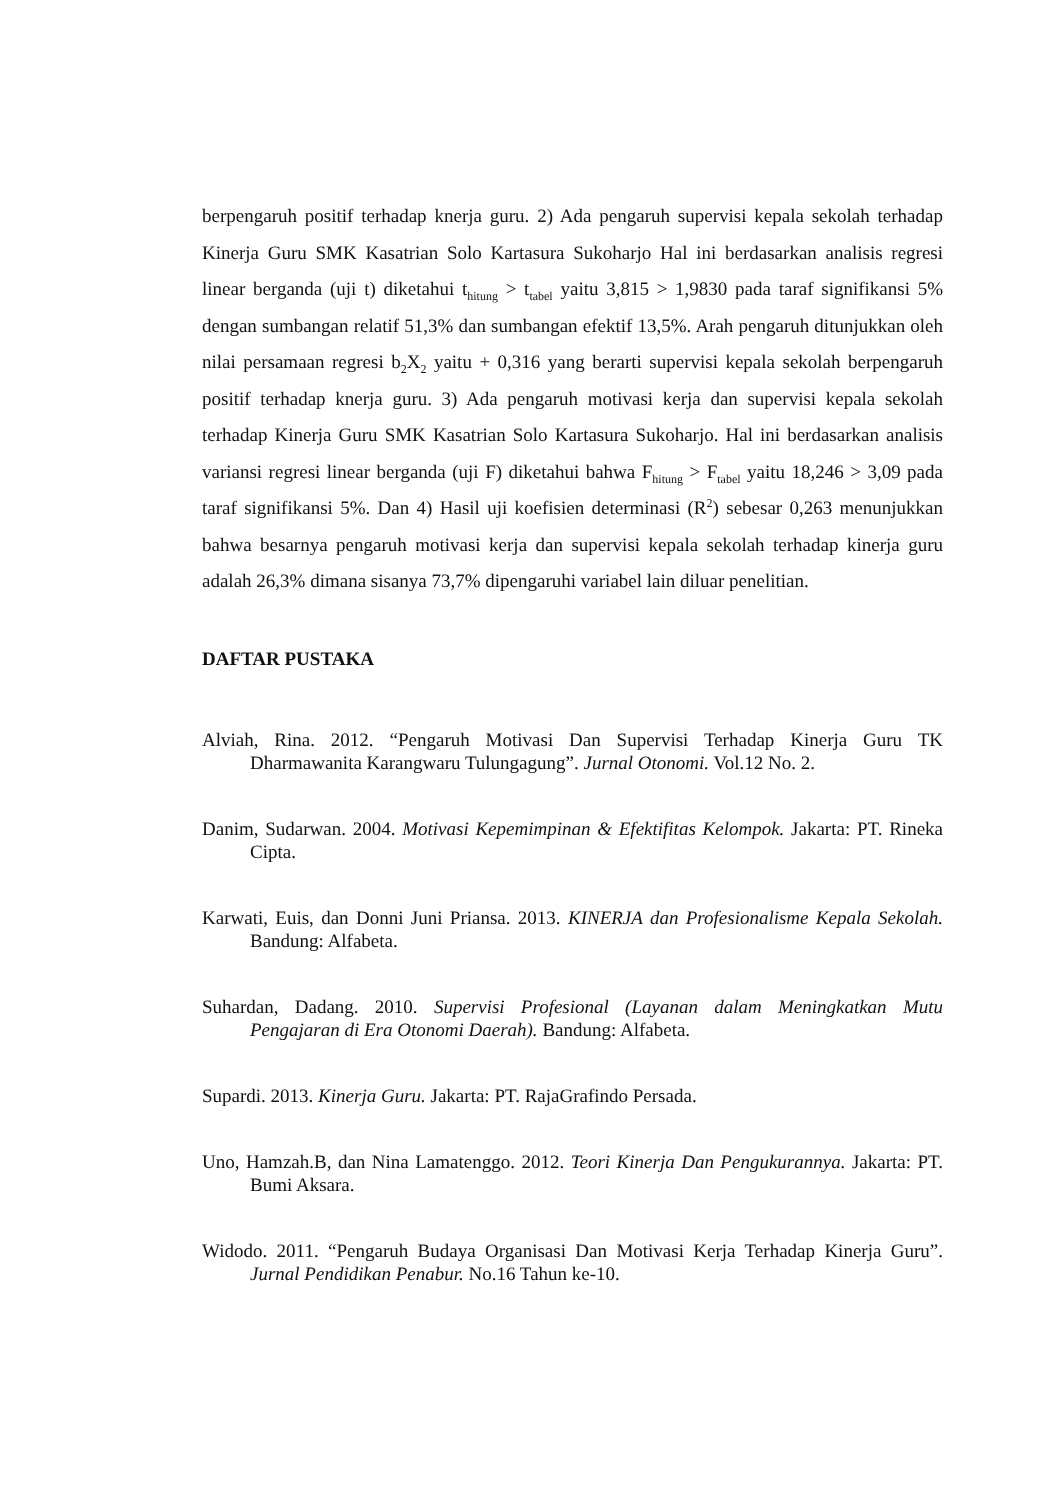berpengaruh positif terhadap knerja guru. 2) Ada pengaruh supervisi kepala sekolah terhadap Kinerja Guru SMK Kasatrian Solo Kartasura Sukoharjo Hal ini berdasarkan analisis regresi linear berganda (uji t) diketahui t<sub>hitung</sub> > t<sub>tabel</sub> yaitu 3,815 > 1,9830 pada taraf signifikansi 5% dengan sumbangan relatif 51,3% dan sumbangan efektif 13,5%. Arah pengaruh ditunjukkan oleh nilai persamaan regresi b<sub>2</sub>X<sub>2</sub> yaitu + 0,316 yang berarti supervisi kepala sekolah berpengaruh positif terhadap knerja guru. 3) Ada pengaruh motivasi kerja dan supervisi kepala sekolah terhadap Kinerja Guru SMK Kasatrian Solo Kartasura Sukoharjo. Hal ini berdasarkan analisis variansi regresi linear berganda (uji F) diketahui bahwa F<sub>hitung</sub> > F<sub>tabel</sub> yaitu 18,246 > 3,09 pada taraf signifikansi 5%. Dan 4) Hasil uji koefisien determinasi (R<sup>2</sup>) sebesar 0,263 menunjukkan bahwa besarnya pengaruh motivasi kerja dan supervisi kepala sekolah terhadap kinerja guru adalah 26,3% dimana sisanya 73,7% dipengaruhi variabel lain diluar penelitian.
DAFTAR PUSTAKA
Alviah, Rina. 2012. “Pengaruh Motivasi Dan Supervisi Terhadap Kinerja Guru TK Dharmawanita Karangwaru Tulungagung”. Jurnal Otonomi. Vol.12 No. 2.
Danim, Sudarwan. 2004. Motivasi Kepemimpinan & Efektifitas Kelompok. Jakarta: PT. Rineka Cipta.
Karwati, Euis, dan Donni Juni Priansa. 2013. KINERJA dan Profesionalisme Kepala Sekolah. Bandung: Alfabeta.
Suhardan, Dadang. 2010. Supervisi Profesional (Layanan dalam Meningkatkan Mutu Pengajaran di Era Otonomi Daerah). Bandung: Alfabeta.
Supardi. 2013. Kinerja Guru. Jakarta: PT. RajaGrafindo Persada.
Uno, Hamzah.B, dan Nina Lamatenggo. 2012. Teori Kinerja Dan Pengukurannya. Jakarta: PT. Bumi Aksara.
Widodo. 2011. “Pengaruh Budaya Organisasi Dan Motivasi Kerja Terhadap Kinerja Guru”. Jurnal Pendidikan Penabur. No.16 Tahun ke-10.